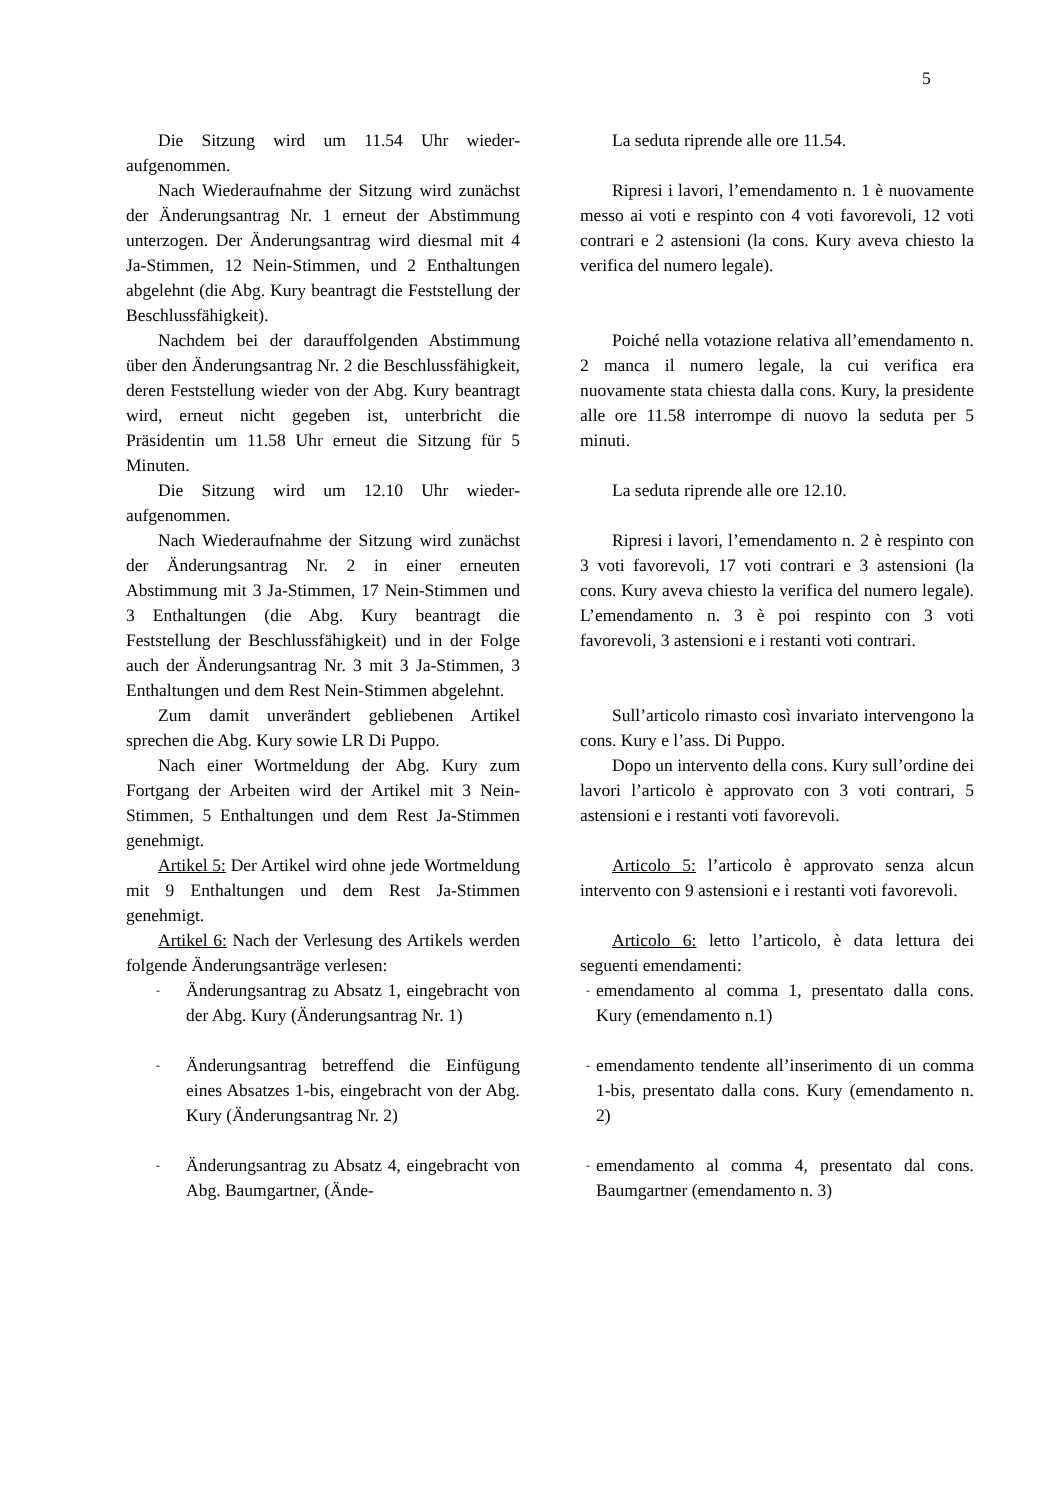5
| Die Sitzung wird um 11.54 Uhr wieder­aufgenommen. | La seduta riprende alle ore 11.54. |
| Nach Wiederaufnahme der Sitzung wird zunächst der Änderungsantrag Nr. 1 erneut der Abstimmung unterzogen. Der Änderungsantrag wird diesmal mit 4 Ja-Stimmen, 12 Nein-Stimmen, und 2 Enthaltungen abgelehnt (die Abg. Kury beantragt die Feststellung der Beschlussfähigkeit). | Ripresi i lavori, l’emendamento n. 1 è nuovamente messo ai voti e respinto con 4 voti favorevoli, 12 voti contrari e 2 astensioni (la cons. Kury aveva chiesto la verifica del numero legale). |
| Nachdem bei der darauffolgenden Abstimmung über den Änderungsantrag Nr. 2 die Beschlussfähigkeit, deren Feststellung wieder von der Abg. Kury beantragt wird, erneut nicht gegeben ist, unterbricht die Präsidentin um 11.58 Uhr erneut die Sitzung für 5 Minuten. | Poiché nella votazione relativa all’emendamento n. 2 manca il numero legale, la cui verifica era nuovamente stata chiesta dalla cons. Kury, la presidente alle ore 11.58 interrompe di nuovo la seduta per 5 minuti. |
| Die Sitzung wird um 12.10 Uhr wieder­aufgenommen. | La seduta riprende alle ore 12.10. |
| Nach Wiederaufnahme der Sitzung wird zunächst der Änderungsantrag Nr. 2 in einer erneuten Abstimmung mit 3 Ja-Stimmen, 17 Nein-Stimmen und 3 Enthaltungen (die Abg. Kury beantragt die Feststellung der Beschlussfähigkeit) und in der Folge auch der Änderungsantrag Nr. 3 mit 3 Ja-Stimmen, 3 Enthaltungen und dem Rest Nein-Stimmen abgelehnt. | Ripresi i lavori, l’emendamento n. 2 è respinto con 3 voti favorevoli, 17 voti contrari e 3 astensioni (la cons. Kury aveva chiesto la verifica del numero legale). L’emendamento n. 3 è poi respinto con 3 voti favorevoli, 3 astensioni e i restanti voti contrari. |
| Zum damit unverändert gebliebenen Artikel sprechen die Abg. Kury sowie LR Di Puppo. | Sull’articolo rimasto così invariato intervengono la cons. Kury e l’ass. Di Puppo. |
| Nach einer Wortmeldung der Abg. Kury zum Fortgang der Arbeiten wird der Artikel mit 3 Nein-Stimmen, 5 Enthaltungen und dem Rest Ja-Stimmen genehmigt. | Dopo un intervento della cons. Kury sull’ordine dei lavori l’articolo è approvato con 3 voti contrari, 5 astensioni e i restanti voti favorevoli. |
| Artikel 5: Der Artikel wird ohne jede Wortmeldung mit 9 Enthaltungen und dem Rest Ja-Stimmen genehmigt. | Articolo 5: l’articolo è approvato senza alcun intervento con 9 astensioni e i restanti voti favorevoli. |
| Artikel 6: Nach der Verlesung des Artikels werden folgende Änderungsanträge verlesen: | Articolo 6: letto l’articolo, è data lettura dei seguenti emendamenti: |
| - Änderungsantrag zu Absatz 1, eingebracht von der Abg. Kury (Änderungsantrag Nr. 1) | - emendamento al comma 1, presentato dalla cons. Kury (emendamento n.1) |
| - Änderungsantrag betreffend die Einfügung eines Absatzes 1-bis, eingebracht von der Abg. Kury (Änderungsantrag Nr. 2) | - emendamento tendente all’inserimento di un comma 1-bis, presentato dalla cons. Kury (emendamento n. 2) |
| - Änderungsantrag zu Absatz 4, eingebracht von Abg. Baumgartner, (Ände- | - emendamento al comma 4, presentato dal cons. Baumgartner (emendamento n. 3) |